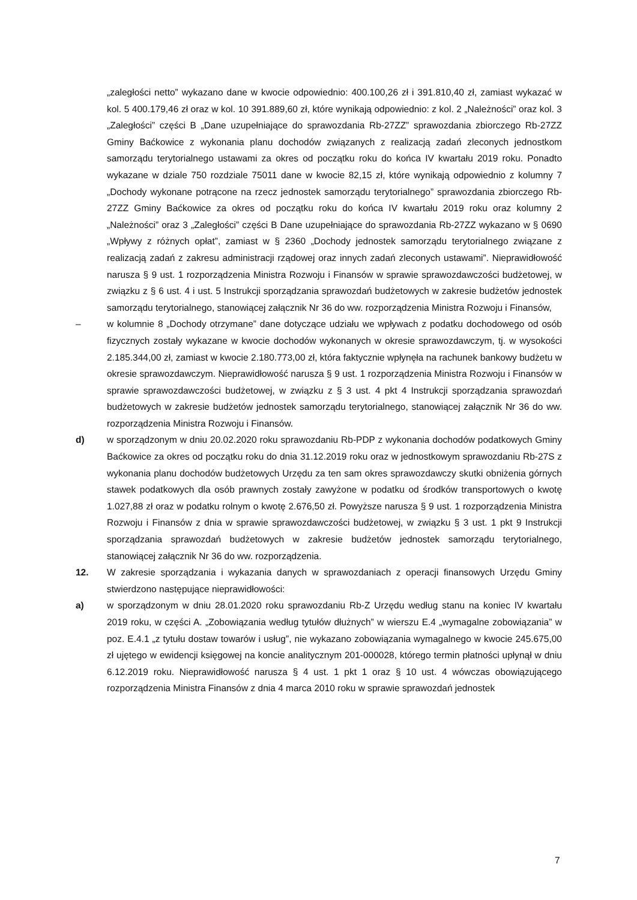„zaległości netto” wykazano dane w kwocie odpowiednio: 400.100,26 zł i 391.810,40 zł, zamiast wykazać w kol. 5 400.179,46 zł oraz w kol. 10 391.889,60 zł, które wynikają odpowiednio: z kol. 2 „Należności” oraz kol. 3 „Zaległości” części B „Dane uzupełniające do sprawozdania Rb-27ZZ” sprawozdania zbiorczego Rb-27ZZ Gminy Baćkowice z wykonania planu dochodów związanych z realizacją zadań zleconych jednostkom samorządu terytorialnego ustawami za okres od początku roku do końca IV kwartału 2019 roku. Ponadto wykazane w dziale 750 rozdziale 75011 dane w kwocie 82,15 zł, które wynikają odpowiednio z kolumny 7 „Dochody wykonane potrącone na rzecz jednostek samorządu terytorialnego” sprawozdania zbiorczego Rb-27ZZ Gminy Baćkowice za okres od początku roku do końca IV kwartału 2019 roku oraz kolumny 2 „Należności” oraz 3 „Zaległości” części B Dane uzupełniające do sprawozdania Rb-27ZZ wykazano w § 0690 „Wpływy z różnych opłat”, zamiast w § 2360 „Dochody jednostek samorządu terytorialnego związane z realizacją zadań z zakresu administracji rządowej oraz innych zadań zleconych ustawami”. Nieprawidłowość narusza § 9 ust. 1 rozporządzenia Ministra Rozwoju i Finansów w sprawie sprawozdawczości budżetowej, w związku z § 6 ust. 4 i ust. 5 Instrukcji sporządzania sprawozdań budżetowych w zakresie budżetów jednostek samorządu terytorialnego, stanowiącej załącznik Nr 36 do ww. rozporządzenia Ministra Rozwoju i Finansów,
– w kolumnie 8 „Dochody otrzymane” dane dotyczące udziału we wpływach z podatku dochodowego od osób fizycznych zostały wykazane w kwocie dochodów wykonanych w okresie sprawozdawczym, tj. w wysokości 2.185.344,00 zł, zamiast w kwocie 2.180.773,00 zł, która faktycznie wpłynęła na rachunek bankowy budżetu w okresie sprawozdawczym. Nieprawidłowość narusza § 9 ust. 1 rozporządzenia Ministra Rozwoju i Finansów w sprawie sprawozdawczości budżetowej, w związku z § 3 ust. 4 pkt 4 Instrukcji sporządzania sprawozdań budżetowych w zakresie budżetów jednostek samorządu terytorialnego, stanowiącej załącznik Nr 36 do ww. rozporządzenia Ministra Rozwoju i Finansów.
d) w sporządzonym w dniu 20.02.2020 roku sprawozdaniu Rb-PDP z wykonania dochodów podatkowych Gminy Baćkowice za okres od początku roku do dnia 31.12.2019 roku oraz w jednostkowym sprawozdaniu Rb-27S z wykonania planu dochodów budżetowych Urzędu za ten sam okres sprawozdawczy skutki obniżenia górnych stawek podatkowych dla osób prawnych zostały zawyżone w podatku od środków transportowych o kwotę 1.027,88 zł oraz w podatku rolnym o kwotę 2.676,50 zł. Powyższe narusza § 9 ust. 1 rozporządzenia Ministra Rozwoju i Finansów z dnia w sprawie sprawozdawczości budżetowej, w związku § 3 ust. 1 pkt 9 Instrukcji sporządzania sprawozdań budżetowych w zakresie budżetów jednostek samorządu terytorialnego, stanowiącej załącznik Nr 36 do ww. rozporządzenia.
12. W zakresie sporządzania i wykazania danych w sprawozdaniach z operacji finansowych Urzędu Gminy stwierdzono następujące nieprawidłowości:
a) w sporządzonym w dniu 28.01.2020 roku sprawozdaniu Rb-Z Urzędu według stanu na koniec IV kwartału 2019 roku, w części A. „Zobowiązania według tytułów dłużnych” w wierszu E.4 „wymagalne zobowiązania” w poz. E.4.1 „z tytułu dostaw towarów i usług”, nie wykazano zobowiązania wymagalnego w kwocie 245.675,00 zł ujętego w ewidencji księgowej na koncie analitycznym 201-000028, którego termin płatności upłynął w dniu 6.12.2019 roku. Nieprawidłowość narusza § 4 ust. 1 pkt 1 oraz § 10 ust. 4 wówczas obowiązującego rozporządzenia Ministra Finansów z dnia 4 marca 2010 roku w sprawie sprawozdań jednostek
7